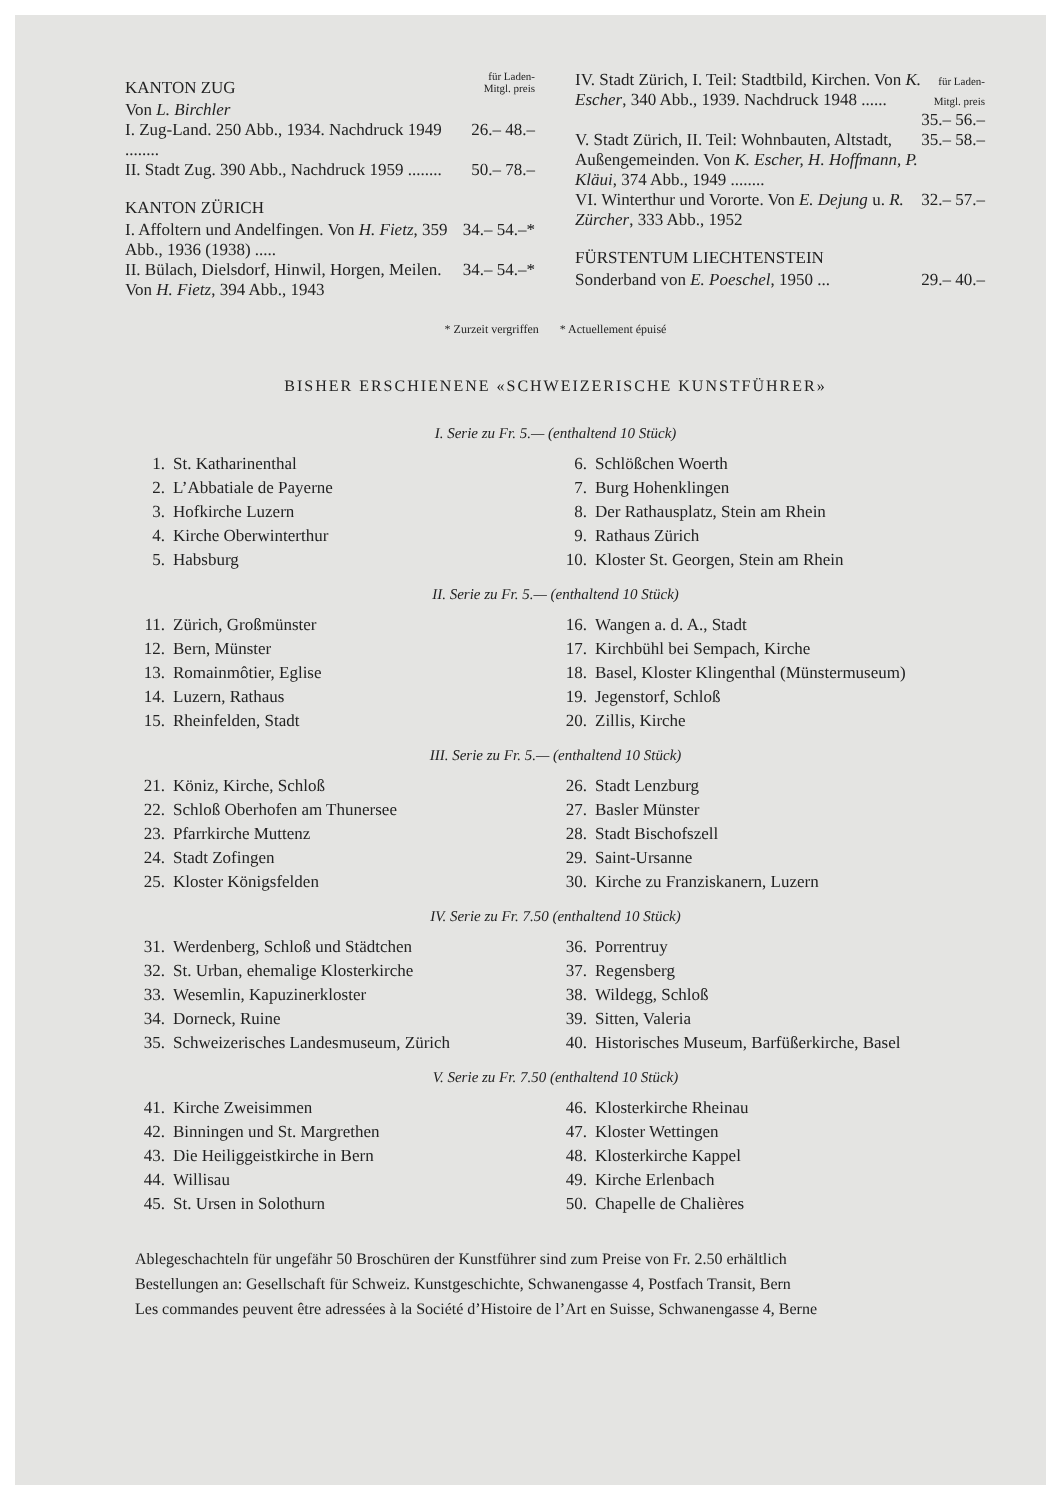KANTON ZUG für Laden-
Mitgl. preis
Von L. Birchler
I. Zug-Land. 250 Abb., 1934. Nachdruck 1949 ........ 26.– 48.–
II. Stadt Zug. 390 Abb., Nachdruck 1959 ........ 50.– 78.–
KANTON ZÜRICH
I. Affoltern und Andelfingen. Von H. Fietz, 359 Abb., 1936 (1938) ..... 34.– 54.–*
II. Bülach, Dielsdorf, Hinwil, Horgen, Meilen. Von H. Fietz, 394 Abb., 1943 34.– 54.–*
IV. Stadt Zürich, I. Teil: Stadtbild, Kirchen. Von K. Escher, 340 Abb., 1939. Nachdruck 1948 ...... für Laden-
Mitgl. preis
35.– 56.–
V. Stadt Zürich, II. Teil: Wohnbauten, Altstadt, Außengemeinden. Von K. Escher, H. Hoffmann, P. Kläui, 374 Abb., 1949 ........ 35.– 58.–
VI. Winterthur und Vororte. Von E. Dejung u. R. Zürcher, 333 Abb., 1952 32.– 57.–
FÜRSTENTUM LIECHTENSTEIN
Sonderband von E. Poeschel, 1950 ... 29.– 40.–
* Zurzeit vergriffen * Actuellement épuisé
BISHER ERSCHIENENE «SCHWEIZERISCHE KUNSTFÜHRER»
I. Serie zu Fr. 5.— (enthaltend 10 Stück)
| 1. | St. Katharinenthal | 6. | Schlößchen Woerth |
| 2. | L’Abbatiale de Payerne | 7. | Burg Hohenklingen |
| 3. | Hofkirche Luzern | 8. | Der Rathausplatz, Stein am Rhein |
| 4. | Kirche Oberwinterthur | 9. | Rathaus Zürich |
| 5. | Habsburg | 10. | Kloster St. Georgen, Stein am Rhein |
II. Serie zu Fr. 5.— (enthaltend 10 Stück)
| 11. | Zürich, Großmünster | 16. | Wangen a. d. A., Stadt |
| 12. | Bern, Münster | 17. | Kirchbühl bei Sempach, Kirche |
| 13. | Romainmôtier, Eglise | 18. | Basel, Kloster Klingenthal (Münstermuseum) |
| 14. | Luzern, Rathaus | 19. | Jegenstorf, Schloß |
| 15. | Rheinfelden, Stadt | 20. | Zillis, Kirche |
III. Serie zu Fr. 5.— (enthaltend 10 Stück)
| 21. | Köniz, Kirche, Schloß | 26. | Stadt Lenzburg |
| 22. | Schloß Oberhofen am Thunersee | 27. | Basler Münster |
| 23. | Pfarrkirche Muttenz | 28. | Stadt Bischofszell |
| 24. | Stadt Zofingen | 29. | Saint-Ursanne |
| 25. | Kloster Königsfelden | 30. | Kirche zu Franziskanern, Luzern |
IV. Serie zu Fr. 7.50 (enthaltend 10 Stück)
| 31. | Werdenberg, Schloß und Städtchen | 36. | Porrentruy |
| 32. | St. Urban, ehemalige Klosterkirche | 37. | Regensberg |
| 33. | Wesemlin, Kapuzinerkloster | 38. | Wildegg, Schloß |
| 34. | Dorneck, Ruine | 39. | Sitten, Valeria |
| 35. | Schweizerisches Landesmuseum, Zürich | 40. | Historisches Museum, Barfüßerkirche, Basel |
V. Serie zu Fr. 7.50 (enthaltend 10 Stück)
| 41. | Kirche Zweisimmen | 46. | Klosterkirche Rheinau |
| 42. | Binningen und St. Margrethen | 47. | Kloster Wettingen |
| 43. | Die Heiliggeistkirche in Bern | 48. | Klosterkirche Kappel |
| 44. | Willisau | 49. | Kirche Erlenbach |
| 45. | St. Ursen in Solothurn | 50. | Chapelle de Chalières |
Ablegeschachteln für ungefähr 50 Broschüren der Kunstführer sind zum Preise von Fr. 2.50 erhältlich
Bestellungen an: Gesellschaft für Schweiz. Kunstgeschichte, Schwanengasse 4, Postfach Transit, Bern
Les commandes peuvent être adressées à la Société d’Histoire de l’Art en Suisse, Schwanengasse 4, Berne